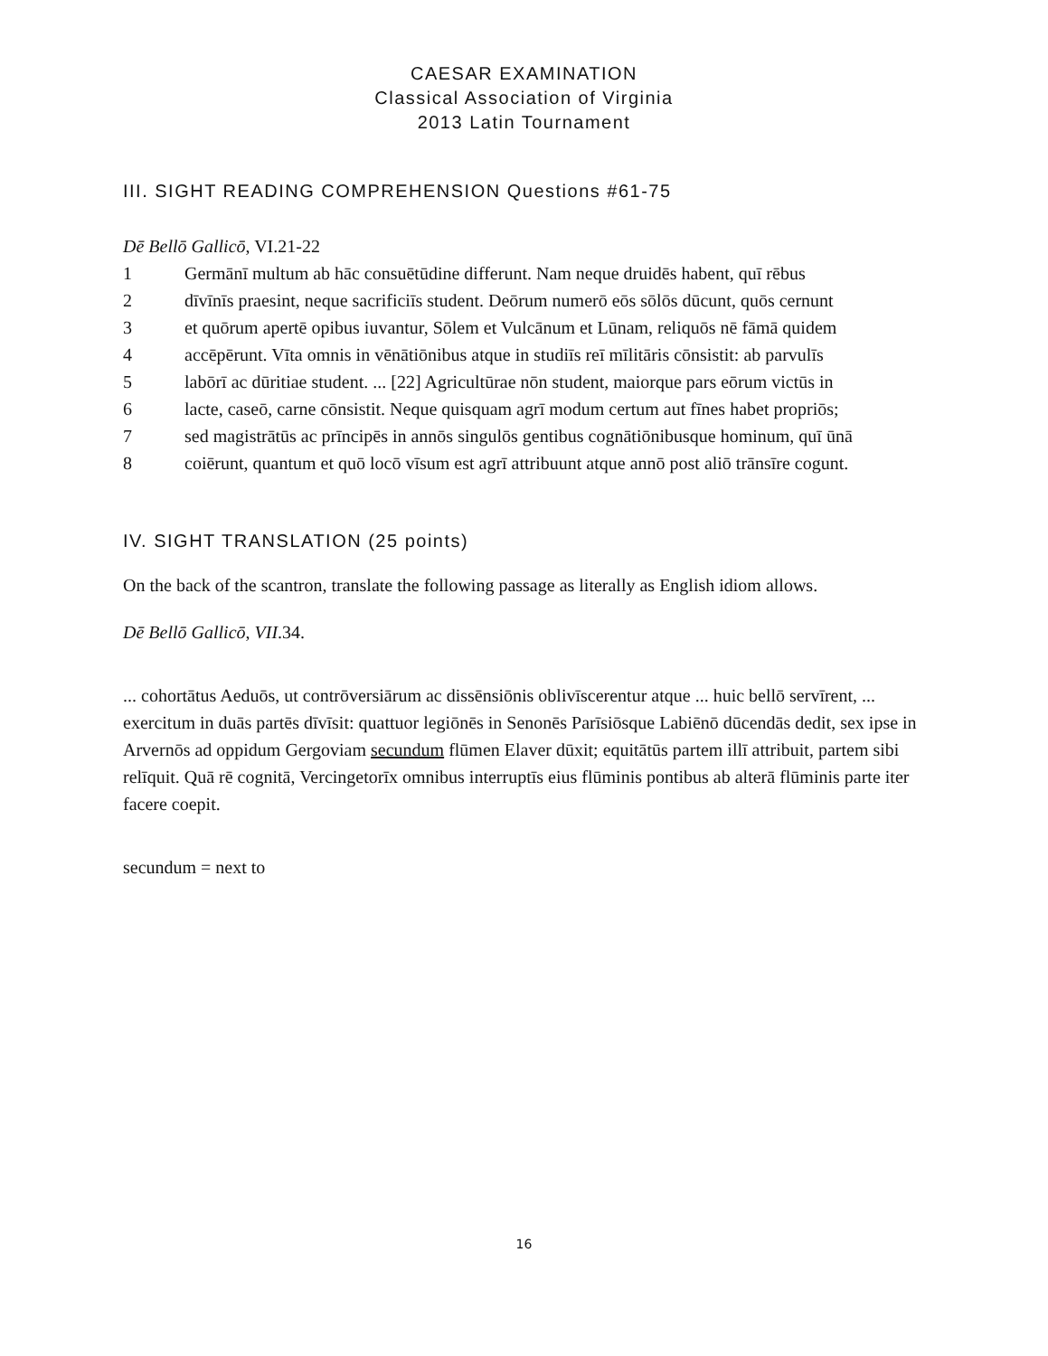CAESAR EXAMINATION
Classical Association of Virginia
2013 Latin Tournament
III. SIGHT READING COMPREHENSION Questions #61-75
Dē Bellō Gallicō, VI.21-22
1 Germānī multum ab hāc consuētūdine differunt. Nam neque druidēs habent, quī rēbus
2 dīvīnīs praesint, neque sacrificiīs student. Deōrum numerō eōs sōlōs dūcunt, quōs cernunt
3 et quōrum apertē opibus iuvantur, Sōlem et Vulcānum et Lūnam, reliquōs nē fāmā quidem
4 accēpērunt. Vīta omnis in vēnātiōnibus atque in studiīs reī mīlitāris cōnsistit: ab parvulīs
5 labōrī ac dūritiae student. ... [22] Agricultūrae nōn student, maiorque pars eōrum victūs in
6 lacte, caseō, carne cōnsistit. Neque quisquam agrī modum certum aut fīnes habet propriōs;
7 sed magistrātūs ac prīncipēs in annōs singulōs gentibus cognātiōnibusque hominum, quī ūnā
8 coiērunt, quantum et quō locō vīsum est agrī attribuunt atque annō post aliō trānsīre cogunt.
IV. SIGHT TRANSLATION (25 points)
On the back of the scantron, translate the following passage as literally as English idiom allows.
Dē Bellō Gallicō, VII.34.
... cohortātus Aeduōs, ut contrōversiārum ac dissēnsiōnis oblivīscerentur atque ... huic bellō servīrent, ... exercitum in duās partēs dīvīsit: quattuor legiōnēs in Senonēs Parīsiōsque Labiēnō dūcendās dedit, sex ipse in Arvernōs ad oppidum Gergoviam secundum flūmen Elaver dūxit; equitātūs partem illī attribuit, partem sibi relīquit. Quā rē cognitā, Vercingetorīx omnibus interruptīs eius flūminis pontibus ab alterā flūminis parte iter facere coepit.
secundum = next to
16